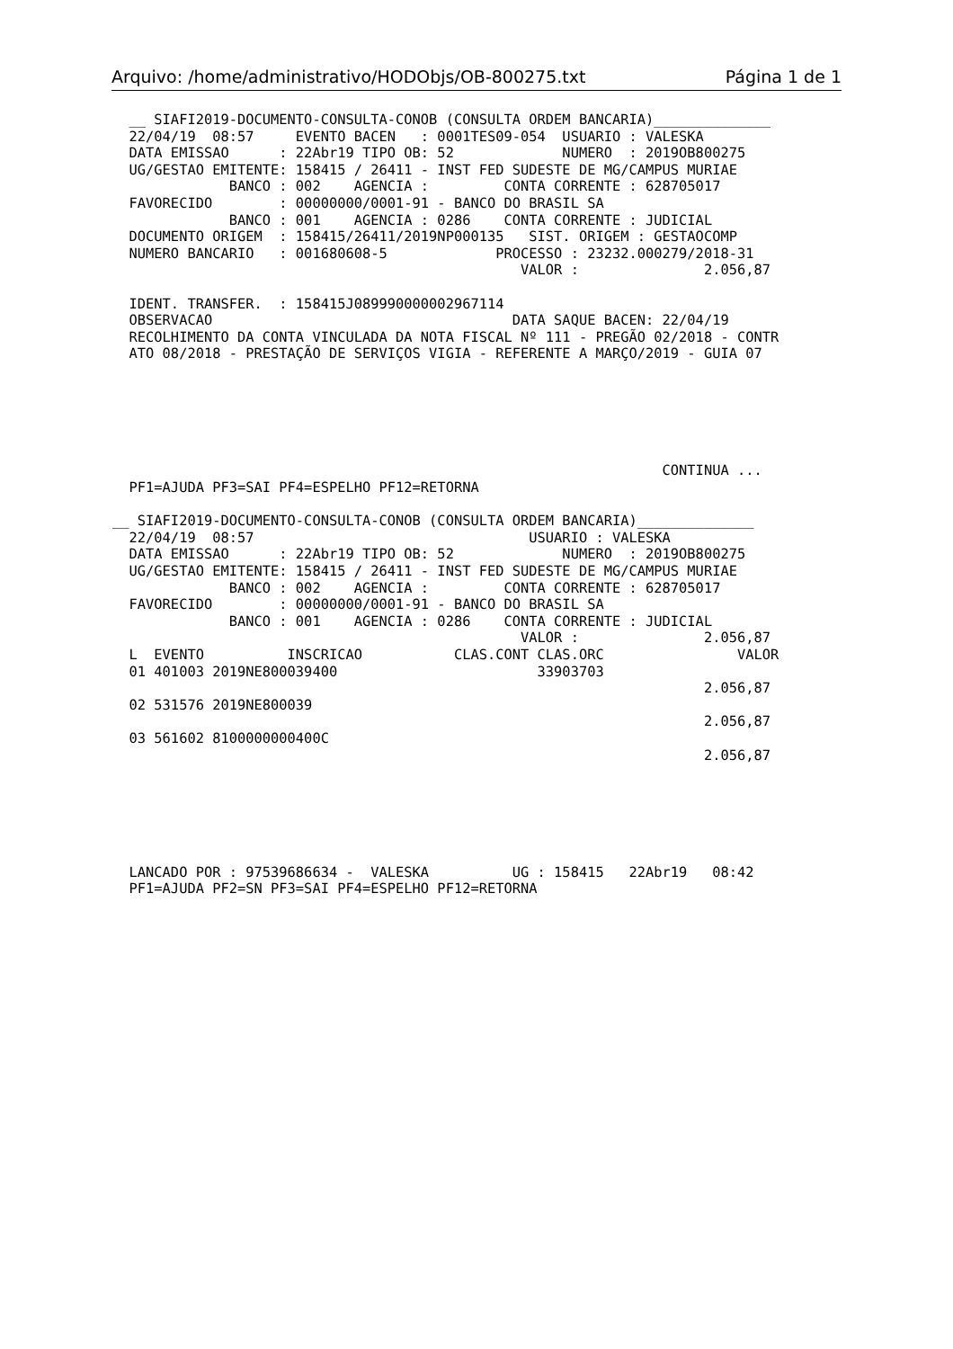Arquivo: /home/administrativo/HODObjs/OB-800275.txt Página 1 de 1
  __ SIAFI2019-DOCUMENTO-CONSULTA-CONOB (CONSULTA ORDEM BANCARIA)______________
  22/04/19  08:57     EVENTO BACEN   : 0001TES09-054  USUARIO : VALESKA
  DATA EMISSAO      : 22Abr19 TIPO OB: 52             NUMERO  : 2019OB800275
  UG/GESTAO EMITENTE: 158415 / 26411 - INST FED SUDESTE DE MG/CAMPUS MURIAE
              BANCO : 002    AGENCIA :         CONTA CORRENTE : 628705017
  FAVORECIDO        : 00000000/0001-91 - BANCO DO BRASIL SA
              BANCO : 001    AGENCIA : 0286    CONTA CORRENTE : JUDICIAL
  DOCUMENTO ORIGEM  : 158415/26411/2019NP000135   SIST. ORIGEM : GESTAOCOMP
  NUMERO BANCARIO   : 001680608-5             PROCESSO : 23232.000279/2018-31
                                                 VALOR :               2.056,87

  IDENT. TRANSFER.  : 158415J089990000002967114
  OBSERVACAO                                    DATA SAQUE BACEN: 22/04/19
  RECOLHIMENTO DA CONTA VINCULADA DA NOTA FISCAL Nº 111 - PREGÃO 02/2018 - CONTR
  ATO 08/2018 - PRESTAÇÃO DE SERVIÇOS VIGIA - REFERENTE A MARÇO/2019 - GUIA 07






                                                                  CONTINUA ...
  PF1=AJUDA PF3=SAI PF4=ESPELHO PF12=RETORNA

__ SIAFI2019-DOCUMENTO-CONSULTA-CONOB (CONSULTA ORDEM BANCARIA)______________
  22/04/19  08:57                                 USUARIO : VALESKA
  DATA EMISSAO      : 22Abr19 TIPO OB: 52             NUMERO  : 2019OB800275
  UG/GESTAO EMITENTE: 158415 / 26411 - INST FED SUDESTE DE MG/CAMPUS MURIAE
              BANCO : 002    AGENCIA :         CONTA CORRENTE : 628705017
  FAVORECIDO        : 00000000/0001-91 - BANCO DO BRASIL SA
              BANCO : 001    AGENCIA : 0286    CONTA CORRENTE : JUDICIAL
                                                 VALOR :               2.056,87
  L  EVENTO          INSCRICAO           CLAS.CONT CLAS.ORC                VALOR
  01 401003 2019NE800039400                        33903703
                                                                       2.056,87
  02 531576 2019NE800039
                                                                       2.056,87
  03 561602 8100000000400C
                                                                       2.056,87






  LANCADO POR : 97539686634 -  VALESKA          UG : 158415   22Abr19   08:42
  PF1=AJUDA PF2=SN PF3=SAI PF4=ESPELHO PF12=RETORNA